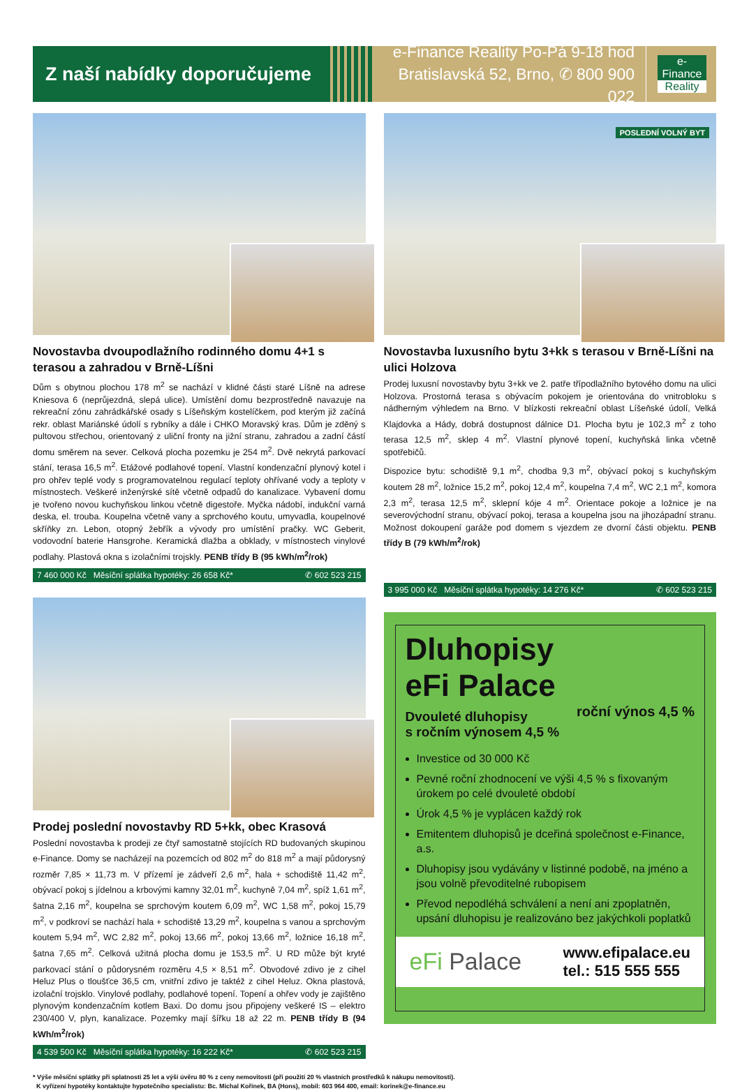Z naší nabídky doporučujeme
e-Finance Reality Po-Pá 9-18 hod
Bratislavská 52, Brno, ✆ 800 900 022
e-Finance
Reality
Novostavba dvoupodlažního rodinného domu 4+1 s terasou a zahradou v Brně-Líšni
Dům s obytnou plochou 178 m<sup>2</sup> se nachází v klidné části staré Líšně na adrese Kniesova 6 (neprůjezdná, slepá ulice). Umístění domu bezprostředně navazuje na rekreační zónu zahrádkářské osady s Líšeňským kostelíčkem, pod kterým již začíná rekr. oblast Mariánské údolí s rybníky a dále i CHKO Moravský kras. Dům je zděný s pultovou střechou, orientovaný z uliční fronty na jižní stranu, zahradou a zadní částí domu směrem na sever. Celková plocha pozemku je 254 m<sup>2</sup>. Dvě nekrytá parkovací stání, terasa 16,5 m<sup>2</sup>. Etážové podlahové topení. Vlastní kondenzační plynový kotel i pro ohřev teplé vody s programovatelnou regulací teploty ohřívané vody a teploty v místnostech. Veškeré inženýrské sítě včetně odpadů do kanalizace. Vybavení domu je tvořeno novou kuchyňskou linkou včetně digestoře. Myčka nádobí, indukční varná deska, el. trouba. Koupelna včetně vany a sprchového koutu, umyvadla, koupelnové skříňky zn. Lebon, otopný žebřík a vývody pro umístění pračky. WC Geberit, vodovodní baterie Hansgrohe. Keramická dlažba a obklady, v místnostech vinylové podlahy. Plastová okna s izolačními trojskly. PENB třídy B (95 kWh/m<sup>2</sup>/rok)
7 460 000 Kč Měsíční splátka hypotéky: 26 658 Kč* ✆ 602 523 215
Prodej poslední novostavby RD 5+kk, obec Krasová
Poslední novostavba k prodeji ze čtyř samostatně stojících RD budovaných skupinou e-Finance. Domy se nacházejí na pozemcích od 802 m<sup>2</sup> do 818 m<sup>2</sup> a mají půdorysný rozměr 7,85 × 11,73 m. V přízemí je zádveří 2,6 m<sup>2</sup>, hala + schodiště 11,42 m<sup>2</sup>, obývací pokoj s jídelnou a krbovými kamny 32,01 m<sup>2</sup>, kuchyně 7,04 m<sup>2</sup>, spíž 1,61 m<sup>2</sup>, šatna 2,16 m<sup>2</sup>, koupelna se sprchovým koutem 6,09 m<sup>2</sup>, WC 1,58 m<sup>2</sup>, pokoj 15,79 m<sup>2</sup>, v podkroví se nachází hala + schodiště 13,29 m<sup>2</sup>, koupelna s vanou a sprchovým koutem 5,94 m<sup>2</sup>, WC 2,82 m<sup>2</sup>, pokoj 13,66 m<sup>2</sup>, pokoj 13,66 m<sup>2</sup>, ložnice 16,18 m<sup>2</sup>, šatna 7,65 m<sup>2</sup>. Celková užitná plocha domu je 153,5 m<sup>2</sup>. U RD může být kryté parkovací stání o půdorysném rozměru 4,5 × 8,51 m<sup>2</sup>. Obvodové zdivo je z cihel Heluz Plus o tloušťce 36,5 cm, vnitřní zdivo je taktéž z cihel Heluz. Okna plastová, izolační trojsklo. Vinylové podlahy, podlahové topení. Topení a ohřev vody je zajištěno plynovým kondenzačním kotlem Baxi. Do domu jsou připojeny veškeré IS – elektro 230/400 V, plyn, kanalizace. Pozemky mají šířku 18 až 22 m. PENB třídy B (94 kWh/m<sup>2</sup>/rok)
4 539 500 Kč Měsíční splátka hypotéky: 16 222 Kč* ✆ 602 523 215
POSLEDNÍ VOLNÝ BYT
Novostavba luxusního bytu 3+kk s terasou v Brně-Líšni na ulici Holzova
Prodej luxusní novostavby bytu 3+kk ve 2. patře třípodlažního bytového domu na ulici Holzova. Prostorná terasa s obývacím pokojem je orientována do vnitrobloku s nádherným výhledem na Brno. V blízkosti rekreační oblast Líšeňské údolí, Velká Klajdovka a Hády, dobrá dostupnost dálnice D1. Plocha bytu je 102,3 m<sup>2</sup> z toho terasa 12,5 m<sup>2</sup>, sklep 4 m<sup>2</sup>. Vlastní plynové topení, kuchyňská linka včetně spotřebičů.
Dispozice bytu: schodiště 9,1 m<sup>2</sup>, chodba 9,3 m<sup>2</sup>, obývací pokoj s kuchyňským koutem 28 m<sup>2</sup>, ložnice 15,2 m<sup>2</sup>, pokoj 12,4 m<sup>2</sup>, koupelna 7,4 m<sup>2</sup>, WC 2,1 m<sup>2</sup>, komora 2,3 m<sup>2</sup>, terasa 12,5 m<sup>2</sup>, sklepní kóje 4 m<sup>2</sup>. Orientace pokoje a ložnice je na severovýchodní stranu, obývací pokoj, terasa a koupelna jsou na jihozápadní stranu. Možnost dokoupení garáže pod domem s vjezdem ze dvorní části objektu. PENB třídy B (79 kWh/m<sup>2</sup>/rok)
3 995 000 Kč Měsíční splátka hypotéky: 14 276 Kč* ✆ 602 523 215
Dluhopisy
eFi Palace
roční výnos 4,5 %
Dvouleté dluhopisy
s ročním výnosem 4,5 %
Investice od 30 000 Kč
Pevné roční zhodnocení ve výši 4,5 % s fixovaným úrokem po celé dvouleté období
Úrok 4,5 % je vyplácen každý rok
Emitentem dluhopisů je dceřiná společnost e-Finance, a.s.
Dluhopisy jsou vydávány v listinné podobě, na jméno a jsou volně převoditelné rubopisem
Převod nepodléhá schválení a není ani zpoplatněn, upsání dluhopisu je realizováno bez jakýchkoli poplatků
eFi Palace www.efipalace.eu
tel.: 515 555 555
* Výše měsíční splátky při splatnosti 25 let a výši úvěru 80 % z ceny nemovitosti (při použití 20 % vlastních prostředků k nákupu nemovitosti).
K vyřízení hypotéky kontaktujte hypotečního specialistu: Bc. Michal Kořínek, BA (Hons), mobil: 603 964 400, email: korinek@e-finance.eu